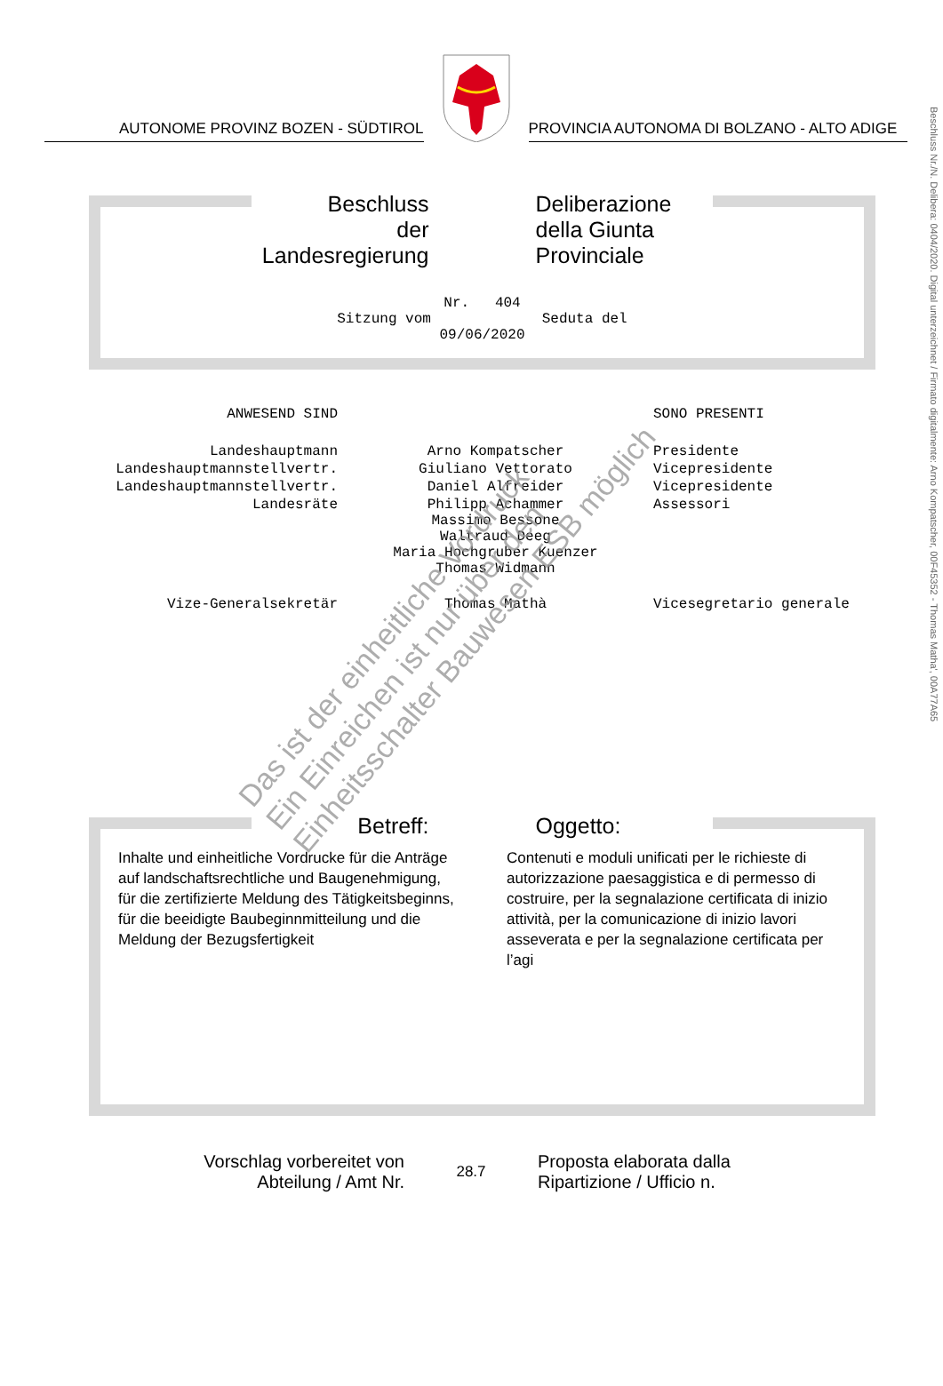Beschluss Nr./N. Delibera: 0404/2020. Digital unterzeichnet / Firmato digitalmente: Arno Kompatscher, 00F45352 - Thomas Matha', 00A77A65
AUTONOME PROVINZ BOZEN - SÜDTIROL
PROVINCIA AUTONOMA DI BOLZANO - ALTO ADIGE
Beschluss
der Landesregierung
Deliberazione
della Giunta Provinciale
Nr. 404
Sitzung vom Seduta del
09/06/2020
| ANWESEND SIND | | SONO PRESENTI |
| Landeshauptmann | Arno Kompatscher | Presidente |
| Landeshauptmannstellvertr. | Giuliano Vettorato | Vicepresidente |
| Landeshauptmannstellvertr. | Daniel Alfreider | Vicepresidente |
| Landesräte | Philipp Achammer Massimo Bessone Waltraud Deeg Maria Hochgruber Kuenzer Thomas Widmann | Assessori |
| Vize-Generalsekretär | Thomas Mathà | Vicesegretario generale |
Betreff: Oggetto:
Inhalte und einheitliche Vordrucke für die Anträge auf landschaftsrechtliche und Baugenehmigung, für die zertifizierte Meldung des Tätigkeitsbeginns, für die beeidigte Baubeginnmitteilung und die Meldung der Bezugsfertigkeit
Contenuti e moduli unificati per le richieste di autorizzazione paesaggistica e di permesso di costruire, per la segnalazione certificata di inizio attività, per la comunicazione di inizio lavori asseverata e per la segnalazione certificata per l’agi
Vorschlag vorbereitet von
Abteilung / Amt Nr.
28.7
Proposta elaborata dalla
Ripartizione / Ufficio n.
Das ist der einheitliche Vordruck
Ein Einreichen ist nur über den
Einheitsschalter Bauwesen ESB möglich